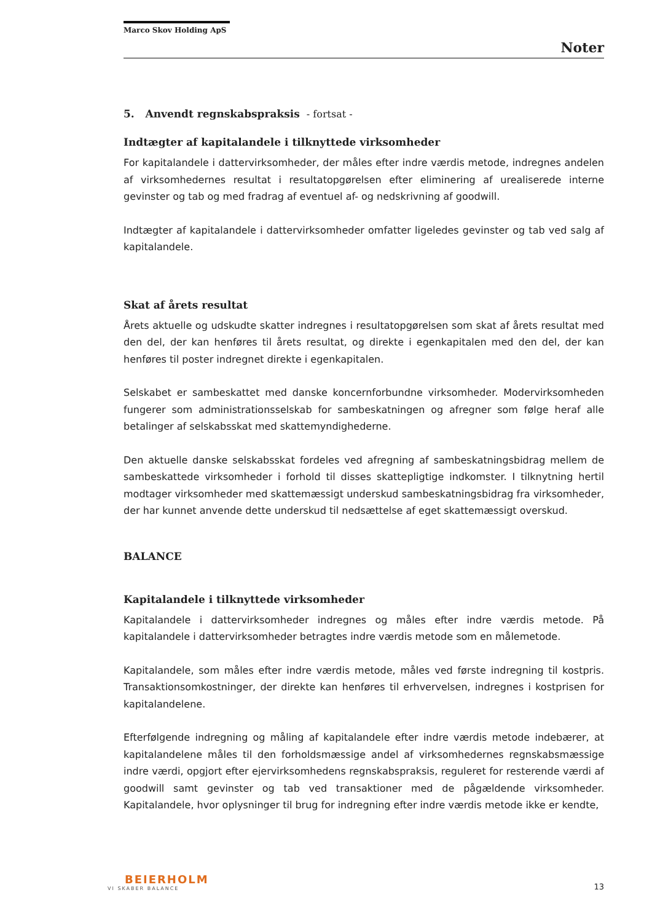Marco Skov Holding ApS
Noter
5. Anvendt regnskabspraksis - fortsat -
Indtægter af kapitalandele i tilknyttede virksomheder
For kapitalandele i dattervirksomheder, der måles efter indre værdis metode, indregnes andelen af virksomhedernes resultat i resultatopgørelsen efter eliminering af urealiserede interne gevinster og tab og med fradrag af eventuel af- og nedskrivning af goodwill.
Indtægter af kapitalandele i dattervirksomheder omfatter ligeledes gevinster og tab ved salg af kapitalandele.
Skat af årets resultat
Årets aktuelle og udskudte skatter indregnes i resultatopgørelsen som skat af årets resultat med den del, der kan henføres til årets resultat, og direkte i egenkapitalen med den del, der kan henføres til poster indregnet direkte i egenkapitalen.
Selskabet er sambeskattet med danske koncernforbundne virksomheder. Modervirksomheden fungerer som administrationsselskab for sambeskatningen og afregner som følge heraf alle betalinger af selskabsskat med skattemyndighederne.
Den aktuelle danske selskabsskat fordeles ved afregning af sambeskatningsbidrag mellem de sambeskattede virksomheder i forhold til disses skattepligtige indkomster. I tilknytning hertil modtager virksomheder med skattemæssigt underskud sambeskatningsbidrag fra virksomheder, der har kunnet anvende dette underskud til nedsættelse af eget skattemæssigt overskud.
BALANCE
Kapitalandele i tilknyttede virksomheder
Kapitalandele i dattervirksomheder indregnes og måles efter indre værdis metode. På kapitalandele i dattervirksomheder betragtes indre værdis metode som en målemetode.
Kapitalandele, som måles efter indre værdis metode, måles ved første indregning til kostpris. Transaktionsomkostninger, der direkte kan henføres til erhvervelsen, indregnes i kostprisen for kapitalandelene.
Efterfølgende indregning og måling af kapitalandele efter indre værdis metode indebærer, at kapitalandelene måles til den forholdsmæssige andel af virksomhedernes regnskabsmæssige indre værdi, opgjort efter ejervirksomhedens regnskabspraksis, reguleret for resterende værdi af goodwill samt gevinster og tab ved transaktioner med de pågældende virksomheder. Kapitalandele, hvor oplysninger til brug for indregning efter indre værdis metode ikke er kendte,
BEIERHOLM
VI SKABER BALANCE
13